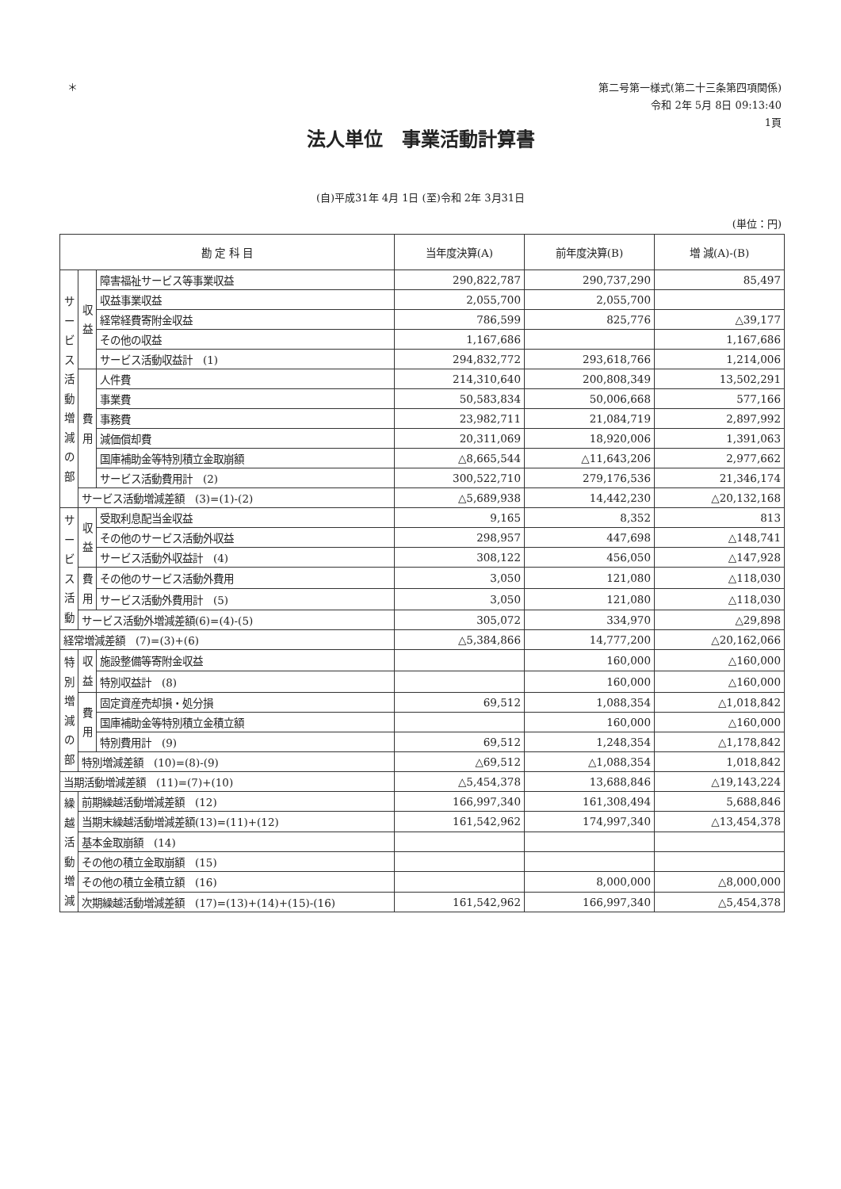＊
第二号第一様式(第二十三条第四項関係)
令和 2年 5月 8日 09:13:40
1頁
法人単位　事業活動計算書
(自)平成31年 4月 1日 (至)令和 2年 3月31日
(単位：円)
| 勘 定 科 目 | | | 当年度決算(A) | 前年度決算(B) | 増 減(A)-(B) |
| --- | --- | --- | --- | --- | --- |
| サ ー ビ ス 活 動 増 減 の 部 | 収 益 | 障害福祉サービス等事業収益 | 290,822,787 | 290,737,290 | 85,497 |
| | | 収益事業収益 | 2,055,700 | 2,055,700 | |
| | | 経常経費寄附金収益 | 786,599 | 825,776 | △39,177 |
| | | その他の収益 | 1,167,686 | | 1,167,686 |
| | | サービス活動収益計 (1) | 294,832,772 | 293,618,766 | 1,214,006 |
| | 費 用 | 人件費 | 214,310,640 | 200,808,349 | 13,502,291 |
| | | 事業費 | 50,583,834 | 50,006,668 | 577,166 |
| | | 事務費 | 23,982,711 | 21,084,719 | 2,897,992 |
| | | 減価償却費 | 20,311,069 | 18,920,006 | 1,391,063 |
| | | 国庫補助金等特別積立金取崩額 | △8,665,544 | △11,643,206 | 2,977,662 |
| | | サービス活動費用計 (2) | 300,522,710 | 279,176,536 | 21,346,174 |
| | サービス活動増減差額 (3)=(1)-(2) | | △5,689,938 | 14,442,230 | △20,132,168 |
| サ ー ビ ス 活 動 | 収 益 | 受取利息配当金収益 | 9,165 | 8,352 | 813 |
| | | その他のサービス活動外収益 | 298,957 | 447,698 | △148,741 |
| | | サービス活動外収益計 (4) | 308,122 | 456,050 | △147,928 |
| | 費 用 | その他のサービス活動外費用 | 3,050 | 121,080 | △118,030 |
| | | サービス活動外費用計 (5) | 3,050 | 121,080 | △118,030 |
| | サービス活動外増減差額(6)=(4)-(5) | | 305,072 | 334,970 | △29,898 |
| 経常増減差額 (7)=(3)+(6) | | | △5,384,866 | 14,777,200 | △20,162,066 |
| 特 別 増 減 の 部 | 収 益 | 施設整備等寄附金収益 | | 160,000 | △160,000 |
| | | 特別収益計 (8) | | 160,000 | △160,000 |
| | 費 用 | 固定資産売却損・処分損 | 69,512 | 1,088,354 | △1,018,842 |
| | | 国庫補助金等特別積立金積立額 | | 160,000 | △160,000 |
| | | 特別費用計 (9) | 69,512 | 1,248,354 | △1,178,842 |
| | 特別増減差額 (10)=(8)-(9) | | △69,512 | △1,088,354 | 1,018,842 |
| 当期活動増減差額 (11)=(7)+(10) | | | △5,454,378 | 13,688,846 | △19,143,224 |
| 繰 越 活 動 増 減 | 前期繰越活動増減差額 (12) | | 166,997,340 | 161,308,494 | 5,688,846 |
| | 当期末繰越活動増減差額(13)=(11)+(12) | | 161,542,962 | 174,997,340 | △13,454,378 |
| | 基本金取崩額 (14) | | | | |
| | その他の積立金取崩額 (15) | | | | |
| | その他の積立金積立額 (16) | | | 8,000,000 | △8,000,000 |
| | 次期繰越活動増減差額 (17)=(13)+(14)+(15)-(16) | | 161,542,962 | 166,997,340 | △5,454,378 |